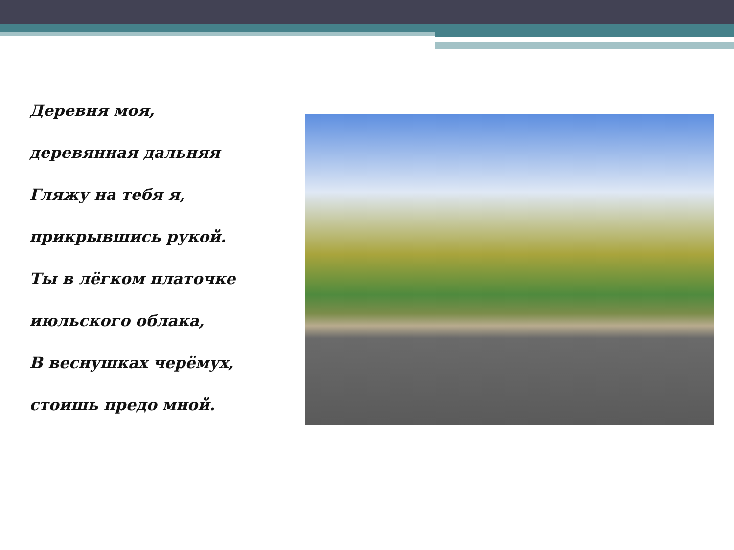Деревня моя,
деревянная дальняя
Гляжу на тебя я,
прикрывшись рукой.
Ты в лёгком платочке
июльского облака,
В веснушках черёмух,
стоишь предо мной.